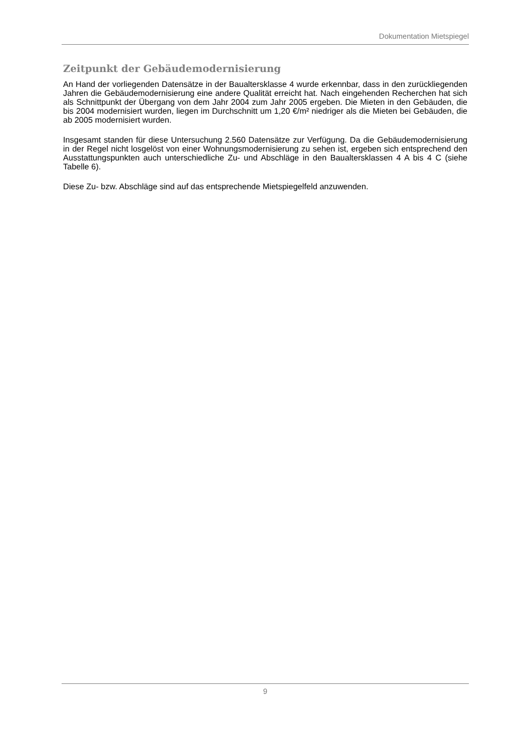Dokumentation Mietspiegel
Zeitpunkt der Gebäudemodernisierung
An Hand der vorliegenden Datensätze in der Baualtersklasse 4 wurde erkennbar, dass in den zurückliegenden Jahren die Gebäudemodernisierung eine andere Qualität erreicht hat. Nach eingehenden Recherchen hat sich als Schnittpunkt der Übergang von dem Jahr 2004 zum Jahr 2005 ergeben. Die Mieten in den Gebäuden, die bis 2004 modernisiert wurden, liegen im Durchschnitt um 1,20 €/m² niedriger als die Mieten bei Gebäuden, die ab 2005 modernisiert wurden.
Insgesamt standen für diese Untersuchung 2.560 Datensätze zur Verfügung. Da die Gebäudemodernisierung in der Regel nicht losgelöst von einer Wohnungsmodernisierung zu sehen ist, ergeben sich entsprechend den Ausstattungspunkten auch unterschiedliche Zu- und Abschläge in den Baualtersklassen 4 A bis 4 C (siehe Tabelle 6).
Diese Zu- bzw. Abschläge sind auf das entsprechende Mietspiegelfeld anzuwenden.
9